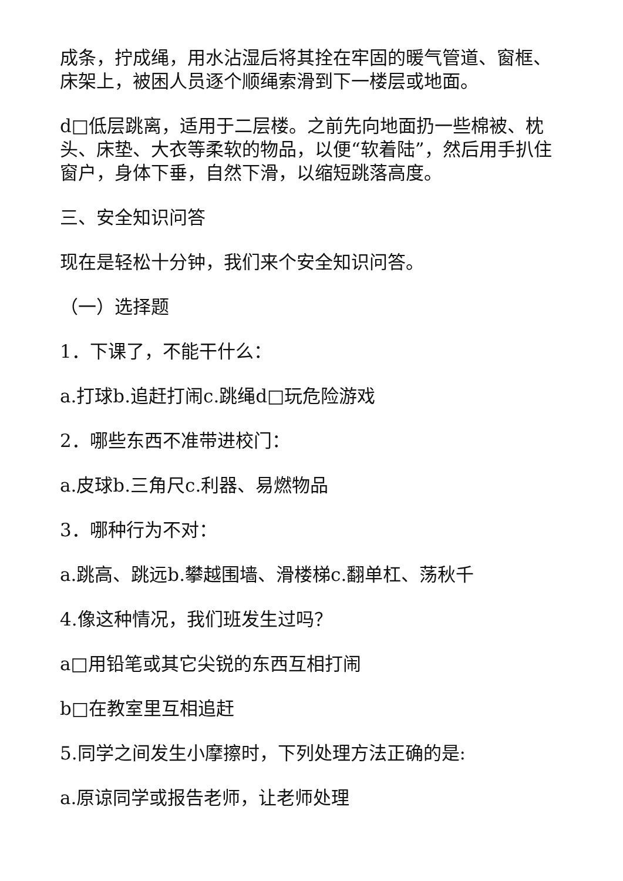成条，拧成绳，用水沾湿后将其拴在牢固的暖气管道、窗框、床架上，被困人员逐个顺绳索滑到下一楼层或地面。
d□低层跳离，适用于二层楼。之前先向地面扔一些棉被、枕头、床垫、大衣等柔软的物品，以便“软着陆”，然后用手扒住窗户，身体下垂，自然下滑，以缩短跳落高度。
三、安全知识问答
现在是轻松十分钟，我们来个安全知识问答。
（一）选择题
1．下课了，不能干什么：
a.打球b.追赶打闹c.跳绳d□玩危险游戏
2．哪些东西不准带进校门：
a.皮球b.三角尺c.利器、易燃物品
3．哪种行为不对：
a.跳高、跳远b.攀越围墙、滑楼梯c.翻单杠、荡秋千
4.像这种情况，我们班发生过吗？
a□用铅笔或其它尖锐的东西互相打闹
b□在教室里互相追赶
5.同学之间发生小摩擦时，下列处理方法正确的是:
a.原谅同学或报告老师，让老师处理